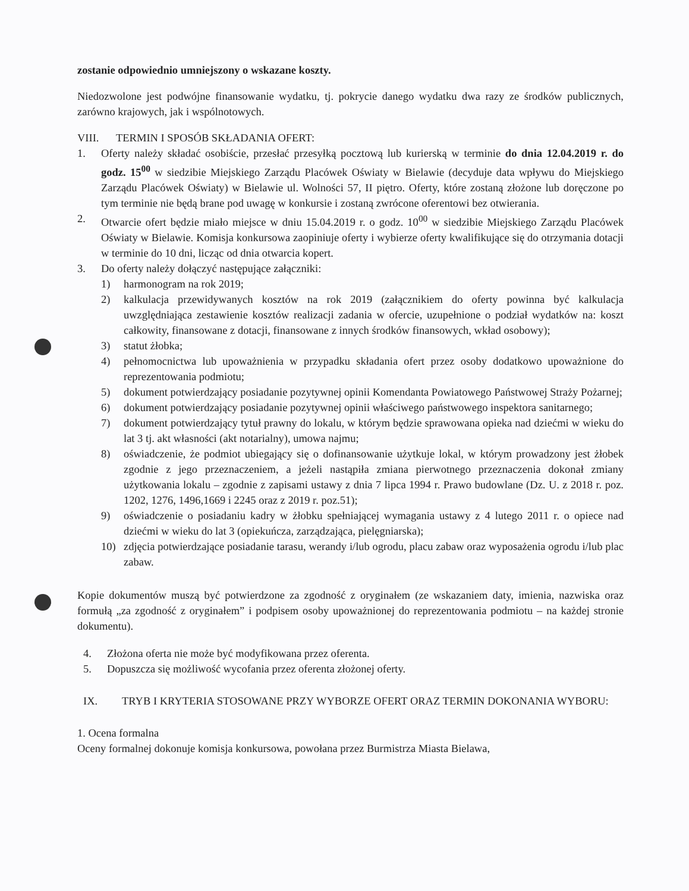zostanie odpowiednio umniejszony o wskazane koszty.
Niedozwolone jest podwójne finansowanie wydatku, tj. pokrycie danego wydatku dwa razy ze środków publicznych, zarówno krajowych, jak i wspólnotowych.
VIII. TERMIN I SPOSÓB SKŁADANIA OFERT:
1. Oferty należy składać osobiście, przesłać przesyłką pocztową lub kurierską w terminie do dnia 12.04.2019 r. do godz. 15<sup>00</sup> w siedzibie Miejskiego Zarządu Placówek Oświaty w Bielawie (decyduje data wpływu do Miejskiego Zarządu Placówek Oświaty) w Bielawie ul. Wolności 57, II piętro. Oferty, które zostaną złożone lub doręczone po tym terminie nie będą brane pod uwagę w konkursie i zostaną zwrócone oferentowi bez otwierania.
2. Otwarcie ofert będzie miało miejsce w dniu 15.04.2019 r. o godz. 10<sup>00</sup> w siedzibie Miejskiego Zarządu Placówek Oświaty w Bielawie. Komisja konkursowa zaopiniuje oferty i wybierze oferty kwalifikujące się do otrzymania dotacji w terminie do 10 dni, licząc od dnia otwarcia kopert.
3. Do oferty należy dołączyć następujące załączniki:
1) harmonogram na rok 2019;
2) kalkulacja przewidywanych kosztów na rok 2019 (załącznikiem do oferty powinna być kalkulacja uwzględniająca zestawienie kosztów realizacji zadania w ofercie, uzupełnione o podział wydatków na: koszt całkowity, finansowane z dotacji, finansowane z innych środków finansowych, wkład osobowy);
3) statut żłobka;
4) pełnomocnictwa lub upoważnienia w przypadku składania ofert przez osoby dodatkowo upoważnione do reprezentowania podmiotu;
5) dokument potwierdzający posiadanie pozytywnej opinii Komendanta Powiatowego Państwowej Straży Pożarnej;
6) dokument potwierdzający posiadanie pozytywnej opinii właściwego państwowego inspektora sanitarnego;
7) dokument potwierdzający tytuł prawny do lokalu, w którym będzie sprawowana opieka nad dziećmi w wieku do lat 3 tj. akt własności (akt notarialny), umowa najmu;
8) oświadczenie, że podmiot ubiegający się o dofinansowanie użytkuje lokal, w którym prowadzony jest żłobek zgodnie z jego przeznaczeniem, a jeżeli nastąpiła zmiana pierwotnego przeznaczenia dokonał zmiany użytkowania lokalu – zgodnie z zapisami ustawy z dnia 7 lipca 1994 r. Prawo budowlane (Dz. U. z 2018 r. poz. 1202, 1276, 1496,1669 i 2245 oraz z 2019 r. poz.51);
9) oświadczenie o posiadaniu kadry w żłobku spełniającej wymagania ustawy z 4 lutego 2011 r. o opiece nad dziećmi w wieku do lat 3 (opiekuńcza, zarządzająca, pielęgniarska);
10) zdjęcia potwierdzające posiadanie tarasu, werandy i/lub ogrodu, placu zabaw oraz wyposażenia ogrodu i/lub plac zabaw.
Kopie dokumentów muszą być potwierdzone za zgodność z oryginałem (ze wskazaniem daty, imienia, nazwiska oraz formułą „za zgodność z oryginałem” i podpisem osoby upoważnionej do reprezentowania podmiotu – na każdej stronie dokumentu).
4. Złożona oferta nie może być modyfikowana przez oferenta.
5. Dopuszcza się możliwość wycofania przez oferenta złożonej oferty.
IX. TRYB I KRYTERIA STOSOWANE PRZY WYBORZE OFERT ORAZ TERMIN DOKONANIA WYBORU:
1. Ocena formalna
Oceny formalnej dokonuje komisja konkursowa, powołana przez Burmistrza Miasta Bielawa,